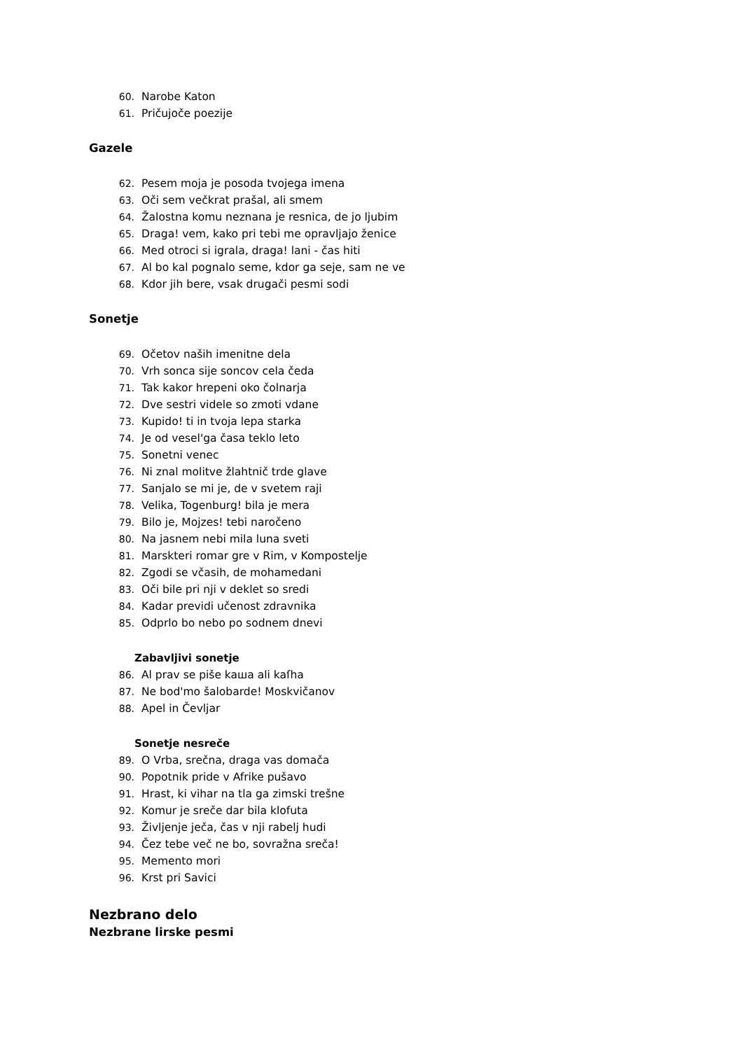60. Narobe Katon
61. Pričujoče poezije
Gazele
62. Pesem moja je posoda tvojega imena
63. Oči sem večkrat prašal, ali smem
64. Žalostna komu neznana je resnica, de jo ljubim
65. Draga! vem, kako pri tebi me opravljajo ženice
66. Med otroci si igrala, draga! lani - čas hiti
67. Al bo kal pognalo seme, kdor ga seje, sam ne ve
68. Kdor jih bere, vsak drugači pesmi sodi
Sonetje
69. Očetov naših imenitne dela
70. Vrh sonca sije soncov cela čeda
71. Tak kakor hrepeni oko čolnarja
72. Dve sestri videle so zmoti vdane
73. Kupido! ti in tvoja lepa starka
74. Je od vesel'ga časa teklo leto
75. Sonetni venec
76. Ni znal molitve žlahtnič trde glave
77. Sanjalo se mi je, de v svetem raji
78. Velika, Togenburg! bila je mera
79. Bilo je, Mojzes! tebi naročeno
80. Na jasnem nebi mila luna sveti
81. Marskteri romar gre v Rim, v Kompostelje
82. Zgodi se včasih, de mohamedani
83. Oči bile pri nji v deklet so sredi
84. Kadar previdi učenost zdravnika
85. Odprlo bo nebo po sodnem dnevi
Zabavljivi sonetje
86. Al prav se piše kaша ali kaſha
87. Ne bod'mo šalobarde! Moskvičanov
88. Apel in Čevljar
Sonetje nesreče
89. O Vrba, srečna, draga vas domača
90. Popotnik pride v Afrike pušavo
91. Hrast, ki vihar na tla ga zimski trešne
92. Komur je sreče dar bila klofuta
93. Življenje ječa, čas v nji rabelj hudi
94. Čez tebe več ne bo, sovražna sreča!
95. Memento mori
96. Krst pri Savici
Nezbrano delo
Nezbrane lirske pesmi